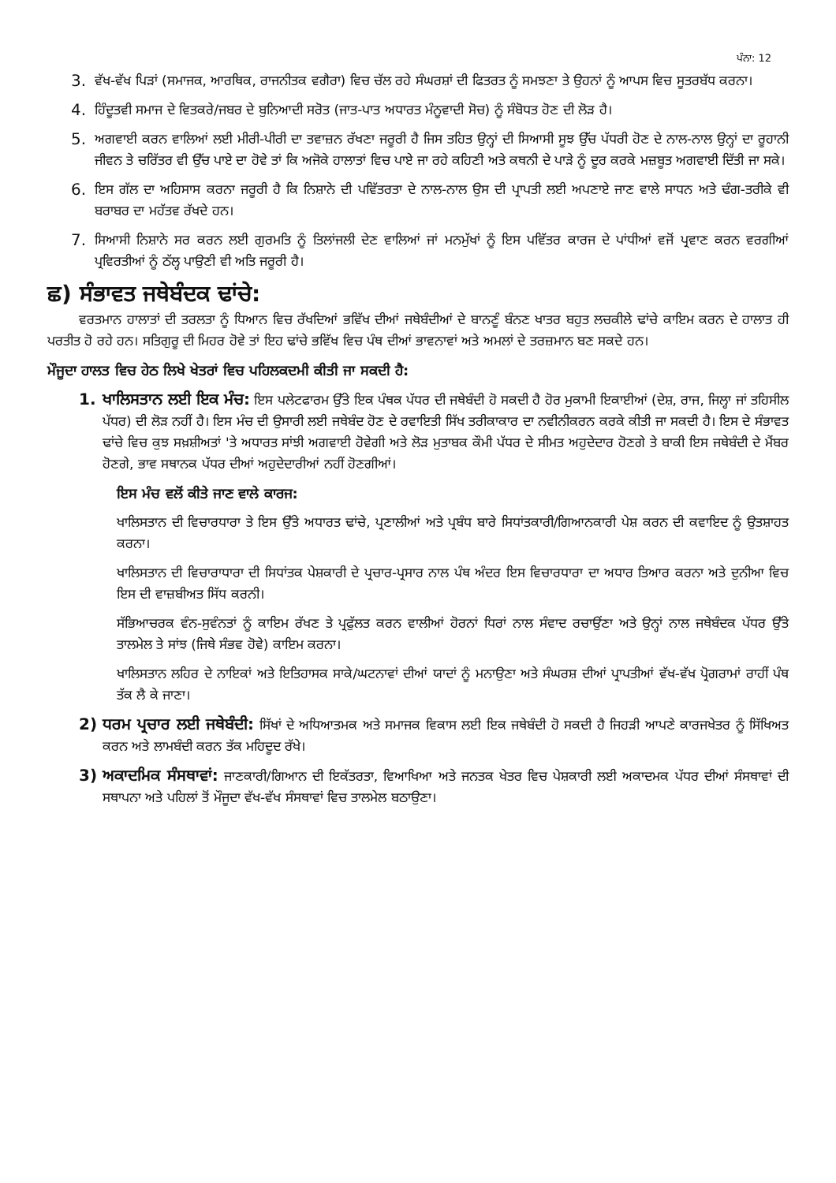ਪੰਨਾ: 12
3. ਵੱਖ-ਵੱਖ ਪਿੜਾਂ (ਸਮਾਜਕ, ਆਰਥਿਕ, ਰਾਜਨੀਤਕ ਵਗੈਰਾ) ਵਿਚ ਚੱਲ ਰਹੇ ਸੰਘਰਸ਼ਾਂ ਦੀ ਫਿਤਰਤ ਨੂੰ ਸਮਝਣਾ ਤੇ ਉਹਨਾਂ ਨੂੰ ਆਪਸ ਵਿਚ ਸੂਤਰਬੱਧ ਕਰਨਾ।
4. ਹਿੰਦੂਤਵੀ ਸਮਾਜ ਦੇ ਵਿਤਕਰੇ/ਜਬਰ ਦੇ ਬੁਨਿਆਦੀ ਸਰੋਤ (ਜਾਤ-ਪਾਤ ਅਧਾਰਤ ਮੰਨੂਵਾਦੀ ਸੋਚ) ਨੂੰ ਸੰਬੋਧਤ ਹੋਣ ਦੀ ਲੋੜ ਹੈ।
5. ਅਗਵਾਈ ਕਰਨ ਵਾਲਿਆਂ ਲਈ ਮੀਰੀ-ਪੀਰੀ ਦਾ ਤਵਾਜ਼ਨ ਰੱਖਣਾ ਜਰੂਰੀ ਹੈ ਜਿਸ ਤਹਿਤ ਉਨ੍ਹਾਂ ਦੀ ਸਿਆਸੀ ਸੂਝ ਉੱਚ ਪੱਧਰੀ ਹੋਣ ਦੇ ਨਾਲ-ਨਾਲ ਉਨ੍ਹਾਂ ਦਾ ਰੂਹਾਨੀ ਜੀਵਨ ਤੇ ਚਰਿੱਤਰ ਵੀ ਉੱਚ ਪਾਏ ਦਾ ਹੋਵੇ ਤਾਂ ਕਿ ਅਜੋਕੇ ਹਾਲਾਤਾਂ ਵਿਚ ਪਾਏ ਜਾ ਰਹੇ ਕਹਿਣੀ ਅਤੇ ਕਥਨੀ ਦੇ ਪਾੜੇ ਨੂੰ ਦੂਰ ਕਰਕੇ ਮਜ਼ਬੂਤ ਅਗਵਾਈ ਦਿੱਤੀ ਜਾ ਸਕੇ।
6. ਇਸ ਗੱਲ ਦਾ ਅਹਿਸਾਸ ਕਰਨਾ ਜਰੂਰੀ ਹੈ ਕਿ ਨਿਸ਼ਾਨੇ ਦੀ ਪਵਿੱਤਰਤਾ ਦੇ ਨਾਲ-ਨਾਲ ਉਸ ਦੀ ਪ੍ਰਾਪਤੀ ਲਈ ਅਪਣਾਏ ਜਾਣ ਵਾਲੇ ਸਾਧਨ ਅਤੇ ਢੰਗ-ਤਰੀਕੇ ਵੀ ਬਰਾਬਰ ਦਾ ਮਹੱਤਵ ਰੱਖਦੇ ਹਨ।
7. ਸਿਆਸੀ ਨਿਸ਼ਾਨੇ ਸਰ ਕਰਨ ਲਈ ਗੁਰਮਤਿ ਨੂੰ ਤਿਲਾਂਜਲੀ ਦੇਣ ਵਾਲਿਆਂ ਜਾਂ ਮਨਮੁੱਖਾਂ ਨੂੰ ਇਸ ਪਵਿੱਤਰ ਕਾਰਜ ਦੇ ਪਾਂਧੀਆਂ ਵਜੋਂ ਪ੍ਰਵਾਣ ਕਰਨ ਵਰਗੀਆਂ ਪ੍ਰਵਿਰਤੀਆਂ ਨੂੰ ਠੱਲ੍ਹ ਪਾਉਣੀ ਵੀ ਅਤਿ ਜਰੂਰੀ ਹੈ।
ਛ) ਸੰਭਾਵਤ ਜਥੇਬੰਦਕ ਢਾਂਚੇ:
ਵਰਤਮਾਨ ਹਾਲਾਤਾਂ ਦੀ ਤਰਲਤਾ ਨੂੰ ਧਿਆਨ ਵਿਚ ਰੱਖਦਿਆਂ ਭਵਿੱਖ ਦੀਆਂ ਜਥੇਬੰਦੀਆਂ ਦੇ ਬਾਨਣੂੰ ਬੰਨਣ ਖਾਤਰ ਬਹੁਤ ਲਚਕੀਲੇ ਢਾਂਚੇ ਕਾਇਮ ਕਰਨ ਦੇ ਹਾਲਾਤ ਹੀ ਪਰਤੀਤ ਹੋ ਰਹੇ ਹਨ। ਸਤਿਗੁਰੂ ਦੀ ਮਿਹਰ ਹੋਵੇ ਤਾਂ ਇਹ ਢਾਂਚੇ ਭਵਿੱਖ ਵਿਚ ਪੰਥ ਦੀਆਂ ਭਾਵਨਾਵਾਂ ਅਤੇ ਅਮਲਾਂ ਦੇ ਤਰਜ਼ਮਾਨ ਬਣ ਸਕਦੇ ਹਨ।
ਮੌਜੂਦਾ ਹਾਲਤ ਵਿਚ ਹੇਠ ਲਿਖੇ ਖੇਤਰਾਂ ਵਿਚ ਪਹਿਲਕਦਮੀ ਕੀਤੀ ਜਾ ਸਕਦੀ ਹੈ:
1. ਖਾਲਿਸਤਾਨ ਲਈ ਇਕ ਮੰਚ: ਇਸ ਪਲੇਟਫਾਰਮ ਉੱਤੇ ਇਕ ਪੰਥਕ ਪੱਧਰ ਦੀ ਜਥੇਬੰਦੀ ਹੋ ਸਕਦੀ ਹੈ ਹੋਰ ਮੁਕਾਮੀ ਇਕਾਈਆਂ (ਦੇਸ਼, ਰਾਜ, ਜਿਲ੍ਹਾ ਜਾਂ ਤਹਿਸੀਲ ਪੱਧਰ) ਦੀ ਲੋੜ ਨਹੀਂ ਹੈ। ਇਸ ਮੰਚ ਦੀ ਉਸਾਰੀ ਲਈ ਜਥੇਬੰਦ ਹੋਣ ਦੇ ਰਵਾਇਤੀ ਸਿੱਖ ਤਰੀਕਾਕਾਰ ਦਾ ਨਵੀਨੀਕਰਨ ਕਰਕੇ ਕੀਤੀ ਜਾ ਸਕਦੀ ਹੈ। ਇਸ ਦੇ ਸੰਭਾਵਤ ਢਾਂਚੇ ਵਿਚ ਕੁਝ ਸਖ਼ਸ਼ੀਅਤਾਂ 'ਤੇ ਅਧਾਰਤ ਸਾਂਝੀ ਅਗਵਾਈ ਹੋਵੇਗੀ ਅਤੇ ਲੋੜ ਮੁਤਾਬਕ ਕੌਮੀ ਪੱਧਰ ਦੇ ਸੀਮਤ ਅਹੁਦੇਦਾਰ ਹੋਣਗੇ ਤੇ ਬਾਕੀ ਇਸ ਜਥੇਬੰਦੀ ਦੇ ਮੈਂਬਰ ਹੋਣਗੇ, ਭਾਵ ਸਥਾਨਕ ਪੱਧਰ ਦੀਆਂ ਅਹੁਦੇਦਾਰੀਆਂ ਨਹੀਂ ਹੋਣਗੀਆਂ।
ਇਸ ਮੰਚ ਵਲੋਂ ਕੀਤੇ ਜਾਣ ਵਾਲੇ ਕਾਰਜ:
ਖਾਲਿਸਤਾਨ ਦੀ ਵਿਚਾਰਧਾਰਾ ਤੇ ਇਸ ਉੱਤੇ ਅਧਾਰਤ ਢਾਂਚੇ, ਪ੍ਰਣਾਲੀਆਂ ਅਤੇ ਪ੍ਰਬੰਧ ਬਾਰੇ ਸਿਧਾਂਤਕਾਰੀ/ਗਿਆਨਕਾਰੀ ਪੇਸ਼ ਕਰਨ ਦੀ ਕਵਾਇਦ ਨੂੰ ਉਤਸ਼ਾਹਤ ਕਰਨਾ।
ਖਾਲਿਸਤਾਨ ਦੀ ਵਿਚਾਰਾਧਾਰਾ ਦੀ ਸਿਧਾਂਤਕ ਪੇਸ਼ਕਾਰੀ ਦੇ ਪ੍ਰਚਾਰ-ਪ੍ਰਸਾਰ ਨਾਲ ਪੰਥ ਅੰਦਰ ਇਸ ਵਿਚਾਰਧਾਰਾ ਦਾ ਅਧਾਰ ਤਿਆਰ ਕਰਨਾ ਅਤੇ ਦੁਨੀਆ ਵਿਚ ਇਸ ਦੀ ਵਾਜ਼ਬੀਅਤ ਸਿੱਧ ਕਰਨੀ।
ਸੱਭਿਆਚਰਕ ਵੰਨ-ਸੁਵੰਨਤਾਂ ਨੂੰ ਕਾਇਮ ਰੱਖਣ ਤੇ ਪ੍ਰਫੁੱਲਤ ਕਰਨ ਵਾਲੀਆਂ ਹੋਰਨਾਂ ਧਿਰਾਂ ਨਾਲ ਸੰਵਾਦ ਰਚਾਉਂਣਾ ਅਤੇ ਉਨ੍ਹਾਂ ਨਾਲ ਜਥੇਬੰਦਕ ਪੱਧਰ ਉੱਤੇ ਤਾਲਮੇਲ ਤੇ ਸਾਂਝ (ਜਿਥੇ ਸੰਭਵ ਹੋਵੇ) ਕਾਇਮ ਕਰਨਾ।
ਖਾਲਿਸਤਾਨ ਲਹਿਰ ਦੇ ਨਾਇਕਾਂ ਅਤੇ ਇਤਿਹਾਸਕ ਸਾਕੇ/ਘਟਨਾਵਾਂ ਦੀਆਂ ਯਾਦਾਂ ਨੂੰ ਮਨਾਉਣਾ ਅਤੇ ਸੰਘਰਸ਼ ਦੀਆਂ ਪ੍ਰਾਪਤੀਆਂ ਵੱਖ-ਵੱਖ ਪ੍ਰੋਗਰਾਮਾਂ ਰਾਹੀਂ ਪੰਥ ਤੱਕ ਲੈ ਕੇ ਜਾਣਾ।
2) ਧਰਮ ਪ੍ਰਚਾਰ ਲਈ ਜਥੇਬੰਦੀ: ਸਿੱਖਾਂ ਦੇ ਅਧਿਆਤਮਕ ਅਤੇ ਸਮਾਜਕ ਵਿਕਾਸ ਲਈ ਇਕ ਜਥੇਬੰਦੀ ਹੋ ਸਕਦੀ ਹੈ ਜਿਹੜੀ ਆਪਣੇ ਕਾਰਜਖੇਤਰ ਨੂੰ ਸਿੱਖਿਅਤ ਕਰਨ ਅਤੇ ਲਾਮਬੰਦੀ ਕਰਨ ਤੱਕ ਮਹਿਦੂਦ ਰੱਖੇ।
3) ਅਕਾਦਮਿਕ ਸੰਸਥਾਵਾਂ: ਜਾਣਕਾਰੀ/ਗਿਆਨ ਦੀ ਇਕੱਤਰਤਾ, ਵਿਆਖਿਆ ਅਤੇ ਜਨਤਕ ਖੇਤਰ ਵਿਚ ਪੇਸ਼ਕਾਰੀ ਲਈ ਅਕਾਦਮਕ ਪੱਧਰ ਦੀਆਂ ਸੰਸਥਾਵਾਂ ਦੀ ਸਥਾਪਨਾ ਅਤੇ ਪਹਿਲਾਂ ਤੋਂ ਮੌਜੂਦਾ ਵੱਖ-ਵੱਖ ਸੰਸਥਾਵਾਂ ਵਿਚ ਤਾਲਮੇਲ ਬਠਾਉਣਾ।